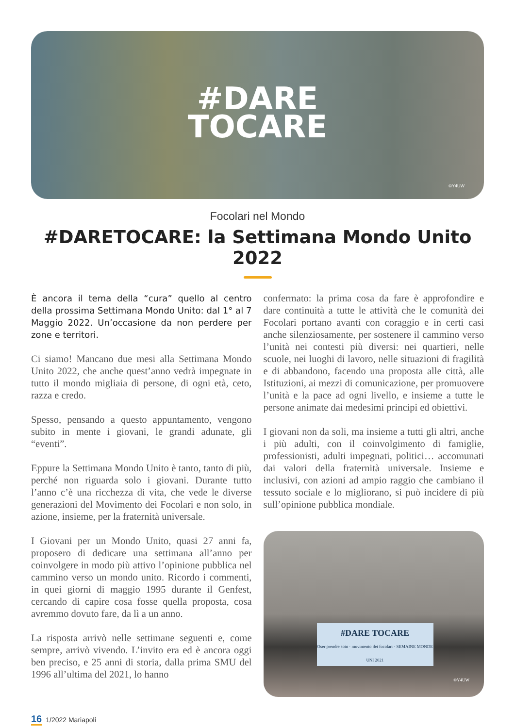#DARE
TOCARE
©Y4UW
Focolari nel Mondo
#DARETOCARE: la Settimana Mondo Unito 2022
È ancora il tema della “cura” quello al centro della prossima Settimana Mondo Unito: dal 1° al 7 Maggio 2022. Un’occasione da non perdere per zone e territori.
Ci siamo! Mancano due mesi alla Settimana Mondo Unito 2022, che anche quest’anno vedrà impegnate in tutto il mondo migliaia di persone, di ogni età, ceto, razza e credo.
Spesso, pensando a questo appuntamento, vengono subito in mente i giovani, le grandi adunate, gli “eventi”.
Eppure la Settimana Mondo Unito è tanto, tanto di più, perché non riguarda solo i giovani. Durante tutto l’anno c’è una ricchezza di vita, che vede le diverse generazioni del Movimento dei Focolari e non solo, in azione, insieme, per la fraternità universale.
I Giovani per un Mondo Unito, quasi 27 anni fa, proposero di dedicare una settimana all’anno per coinvolgere in modo più attivo l’opinione pubblica nel cammino verso un mondo unito. Ricordo i commenti, in quei giorni di maggio 1995 durante il Genfest, cercando di capire cosa fosse quella proposta, cosa avremmo dovuto fare, da lì a un anno.
La risposta arrivò nelle settimane seguenti e, come sempre, arrivò vivendo. L’invito era ed è ancora oggi ben preciso, e 25 anni di storia, dalla prima SMU del 1996 all’ultima del 2021, lo hanno
confermato: la prima cosa da fare è approfondire e dare continuità a tutte le attività che le comunità dei Focolari portano avanti con coraggio e in certi casi anche silenziosamente, per sostenere il cammino verso l’unità nei contesti più diversi: nei quartieri, nelle scuole, nei luoghi di lavoro, nelle situazioni di fragilità e di abbandono, facendo una proposta alle città, alle Istituzioni, ai mezzi di comunicazione, per promuovere l’unità e la pace ad ogni livello, e insieme a tutte le persone animate dai medesimi principi ed obiettivi.
I giovani non da soli, ma insieme a tutti gli altri, anche i più adulti, con il coinvolgimento di famiglie, professionisti, adulti impegnati, politici… accomunati dai valori della fraternità universale. Insieme e inclusivi, con azioni ad ampio raggio che cambiano il tessuto sociale e lo migliorano, si può incidere di più sull’opinione pubblica mondiale.
#DARE TOCARE
Oser prendre soin · movimento dei focolari · SEMAINE MONDE UNI 2021
©Y4UW
16 1/2022 Mariapoli